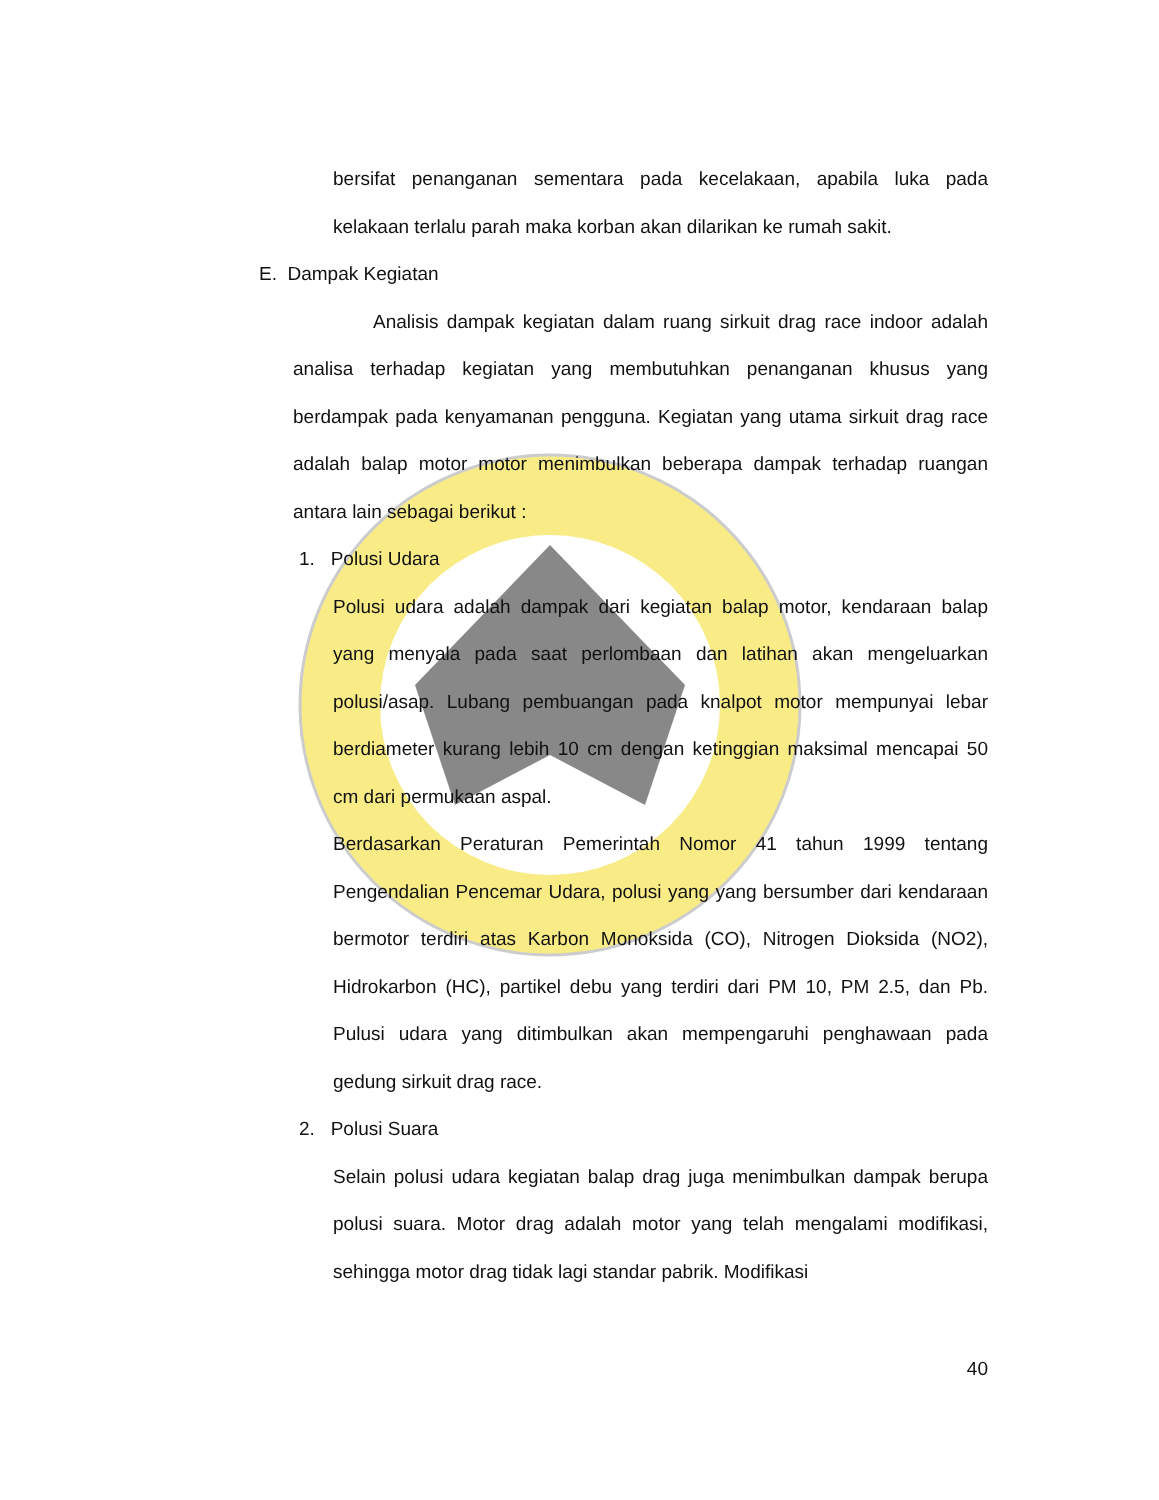bersifat penanganan sementara pada kecelakaan, apabila luka pada kelakaan terlalu parah maka korban akan dilarikan ke rumah sakit.
E. Dampak Kegiatan
Analisis dampak kegiatan dalam ruang sirkuit drag race indoor adalah analisa terhadap kegiatan yang membutuhkan penanganan khusus yang berdampak pada kenyamanan pengguna. Kegiatan yang utama sirkuit drag race adalah balap motor motor menimbulkan beberapa dampak terhadap ruangan antara lain sebagai berikut :
1. Polusi Udara
Polusi udara adalah dampak dari kegiatan balap motor, kendaraan balap yang menyala pada saat perlombaan dan latihan akan mengeluarkan polusi/asap. Lubang pembuangan pada knalpot motor mempunyai lebar berdiameter kurang lebih 10 cm dengan ketinggian maksimal mencapai 50 cm dari permukaan aspal.
Berdasarkan Peraturan Pemerintah Nomor 41 tahun 1999 tentang Pengendalian Pencemar Udara, polusi yang yang bersumber dari kendaraan bermotor terdiri atas Karbon Monoksida (CO), Nitrogen Dioksida (NO2), Hidrokarbon (HC), partikel debu yang terdiri dari PM 10, PM 2.5, dan Pb. Pulusi udara yang ditimbulkan akan mempengaruhi penghawaan pada gedung sirkuit drag race.
2. Polusi Suara
Selain polusi udara kegiatan balap drag juga menimbulkan dampak berupa polusi suara. Motor drag adalah motor yang telah mengalami modifikasi, sehingga motor drag tidak lagi standar pabrik. Modifikasi
40